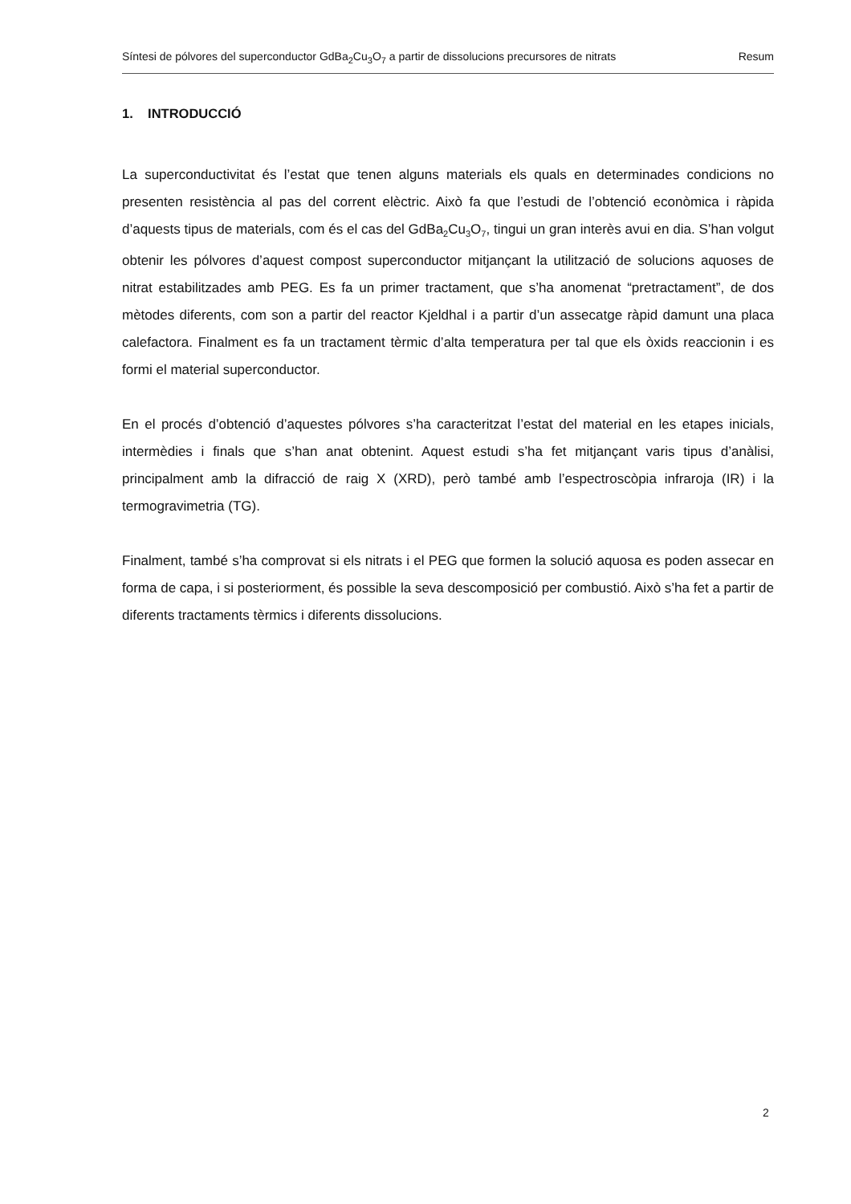Síntesi de pólvores del superconductor GdBa<sub>2</sub>Cu<sub>3</sub>O<sub>7</sub> a partir de dissolucions precursores de nitrats Resum
1. INTRODUCCIÓ
La superconductivitat és l’estat que tenen alguns materials els quals en determinades condicions no presenten resistència al pas del corrent elèctric. Això fa que l’estudi de l’obtenció econòmica i ràpida d’aquests tipus de materials, com és el cas del GdBa<sub>2</sub>Cu<sub>3</sub>O<sub>7</sub>, tingui un gran interès avui en dia. S’han volgut obtenir les pólvores d’aquest compost superconductor mitjançant la utilització de solucions aquoses de nitrat estabilitzades amb PEG. Es fa un primer tractament, que s’ha anomenat “pretractament”, de dos mètodes diferents, com son a partir del reactor Kjeldhal i a partir d’un assecatge ràpid damunt una placa calefactora. Finalment es fa un tractament tèrmic d’alta temperatura per tal que els òxids reaccionin i es formi el material superconductor.
En el procés d’obtenció d’aquestes pólvores s’ha caracteritzat l’estat del material en les etapes inicials, intermèdies i finals que s’han anat obtenint. Aquest estudi s’ha fet mitjançant varis tipus d’anàlisi, principalment amb la difracció de raig X (XRD), però també amb l’espectroscòpia infraroja (IR) i la termogravimetria (TG).
Finalment, també s’ha comprovat si els nitrats i el PEG que formen la solució aquosa es poden assecar en forma de capa, i si posteriorment, és possible la seva descomposició per combustió. Això s’ha fet a partir de diferents tractaments tèrmics i diferents dissolucions.
2